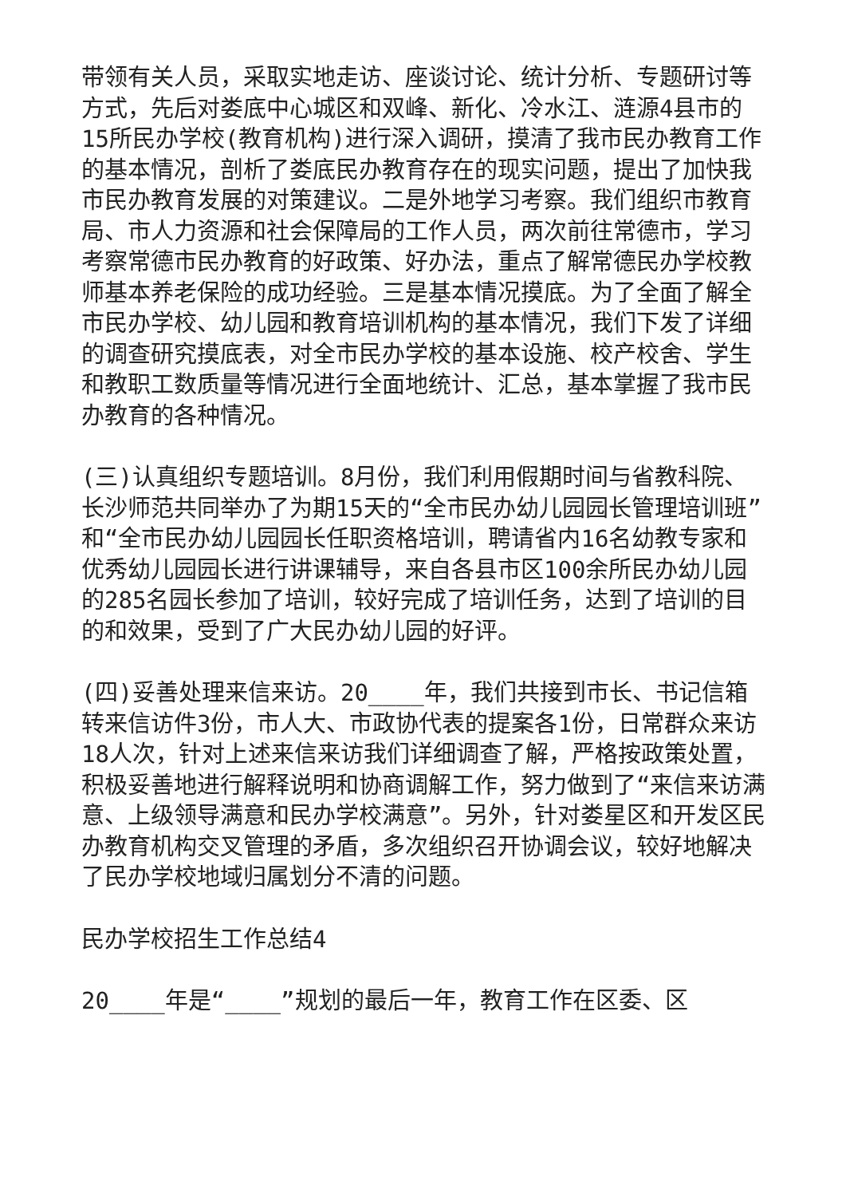带领有关人员，采取实地走访、座谈讨论、统计分析、专题研讨等方式，先后对娄底中心城区和双峰、新化、冷水江、涟源4县市的15所民办学校(教育机构)进行深入调研，摸清了我市民办教育工作的基本情况，剖析了娄底民办教育存在的现实问题，提出了加快我市民办教育发展的对策建议。二是外地学习考察。我们组织市教育局、市人力资源和社会保障局的工作人员，两次前往常德市，学习考察常德市民办教育的好政策、好办法，重点了解常德民办学校教师基本养老保险的成功经验。三是基本情况摸底。为了全面了解全市民办学校、幼儿园和教育培训机构的基本情况，我们下发了详细的调查研究摸底表，对全市民办学校的基本设施、校产校舍、学生和教职工数质量等情况进行全面地统计、汇总，基本掌握了我市民办教育的各种情况。
(三)认真组织专题培训。8月份，我们利用假期时间与省教科院、长沙师范共同举办了为期15天的“全市民办幼儿园园长管理培训班”和“全市民办幼儿园园长任职资格培训，聘请省内16名幼教专家和优秀幼儿园园长进行讲课辅导，来自各县市区100余所民办幼儿园的285名园长参加了培训，较好完成了培训任务，达到了培训的目的和效果，受到了广大民办幼儿园的好评。
(四)妥善处理来信来访。20____年，我们共接到市长、书记信箱转来信访件3份，市人大、市政协代表的提案各1份，日常群众来访18人次，针对上述来信来访我们详细调查了解，严格按政策处置，积极妥善地进行解释说明和协商调解工作，努力做到了“来信来访满意、上级领导满意和民办学校满意”。另外，针对娄星区和开发区民办教育机构交叉管理的矛盾，多次组织召开协调会议，较好地解决了民办学校地域归属划分不清的问题。
民办学校招生工作总结4
20____年是“____”规划的最后一年，教育工作在区委、区